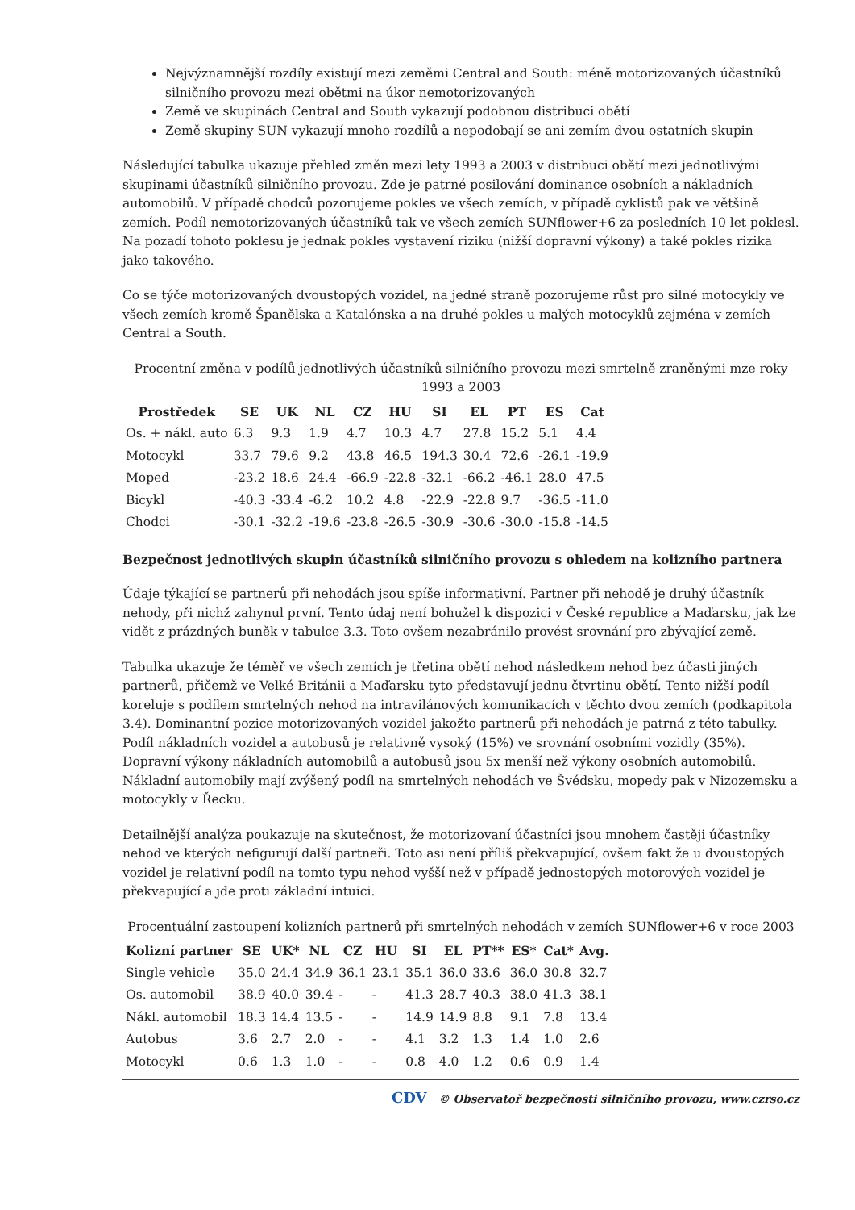Nejvýznamnější rozdíly existují mezi zeměmi Central and South: méně motorizovaných účastníků silničního provozu mezi obětmi na úkor nemotorizovaných
Země ve skupinách Central and South vykazují podobnou distribuci obětí
Země skupiny SUN vykazují mnoho rozdílů a nepodobají se ani zemím dvou ostatních skupin
Následující tabulka ukazuje přehled změn mezi lety 1993 a 2003 v distribuci obětí mezi jednotlivými skupinami účastníků silničního provozu. Zde je patrné posilování dominance osobních a nákladních automobilů. V případě chodců pozorujeme pokles ve všech zemích, v případě cyklistů pak ve většině zemích. Podíl nemotorizovaných účastníků tak ve všech zemích SUNflower+6 za posledních 10 let poklesl. Na pozadí tohoto poklesu je jednak pokles vystavení riziku (nižší dopravní výkony) a také pokles rizika jako takového.
Co se týče motorizovaných dvoustopých vozidel, na jedné straně pozorujeme růst pro silné motocykly ve všech zemích kromě Španělska a Katalónska a na druhé pokles u malých motocyklů zejména v zemích Central a South.
Procentní změna v podílů jednotlivých účastníků silničního provozu mezi smrtelně zraněnými mze roky 1993 a 2003
| Prostředek | SE | UK | NL | CZ | HU | SI | EL | PT | ES | Cat |
| --- | --- | --- | --- | --- | --- | --- | --- | --- | --- | --- |
| Os. + nákl. auto | 6.3 | 9.3 | 1.9 | 4.7 | 10.3 | 4.7 | 27.8 | 15.2 | 5.1 | 4.4 |
| Motocykl | 33.7 | 79.6 | 9.2 | 43.8 | 46.5 | 194.3 | 30.4 | 72.6 | -26.1 | -19.9 |
| Moped | -23.2 | 18.6 | 24.4 | -66.9 | -22.8 | -32.1 | -66.2 | -46.1 | 28.0 | 47.5 |
| Bicykl | -40.3 | -33.4 | -6.2 | 10.2 | 4.8 | -22.9 | -22.8 | 9.7 | -36.5 | -11.0 |
| Chodci | -30.1 | -32.2 | -19.6 | -23.8 | -26.5 | -30.9 | -30.6 | -30.0 | -15.8 | -14.5 |
Bezpečnost jednotlivých skupin účastníků silničního provozu s ohledem na kolizního partnera
Údaje týkající se partnerů při nehodách jsou spíše informativní. Partner při nehodě je druhý účastník nehody, při nichž zahynul první. Tento údaj není bohužel k dispozici v České republice a Maďarsku, jak lze vidět z prázdných buněk v tabulce 3.3. Toto ovšem nezabránilo provést srovnání pro zbývající země.
Tabulka ukazuje že téměř ve všech zemích je třetina obětí nehod následkem nehod bez účasti jiných partnerů, přičemž ve Velké Británii a Maďarsku tyto představují jednu čtvrtinu obětí. Tento nižší podíl koreluje s podílem smrtelných nehod na intravilánových komunikacích v těchto dvou zemích (podkapitola 3.4). Dominantní pozice motorizovaných vozidel jakožto partnerů při nehodách je patrná z této tabulky. Podíl nákladních vozidel a autobusů je relativně vysoký (15%) ve srovnání osobními vozidly (35%). Dopravní výkony nákladních automobilů a autobusů jsou 5x menší než výkony osobních automobilů. Nákladní automobily mají zvýšený podíl na smrtelných nehodách ve Švédsku, mopedy pak v Nizozemsku a motocykly v Řecku.
Detailnější analýza poukazuje na skutečnost, že motorizovaní účastníci jsou mnohem častěji účastníky nehod ve kterých nefigurují další partneři. Toto asi není příliš překvapující, ovšem fakt že u dvoustopých vozidel je relativní podíl na tomto typu nehod vyšší než v případě jednostopých motorových vozidel je překvapující a jde proti základní intuici.
Procentuální zastoupení kolizních partnerů při smrtelných nehodách v zemích SUNflower+6 v roce 2003
| Kolizní partner | SE | UK* | NL | CZ | HU | SI | EL | PT** | ES* | Cat* | Avg. |
| --- | --- | --- | --- | --- | --- | --- | --- | --- | --- | --- | --- |
| Single vehicle | 35.0 | 24.4 | 34.9 | 36.1 | 23.1 | 35.1 | 36.0 | 33.6 | 36.0 | 30.8 | 32.7 |
| Os. automobil | 38.9 | 40.0 | 39.4 | - | - | 41.3 | 28.7 | 40.3 | 38.0 | 41.3 | 38.1 |
| Nákl. automobil | 18.3 | 14.4 | 13.5 | - | - | 14.9 | 14.9 | 8.8 | 9.1 | 7.8 | 13.4 |
| Autobus | 3.6 | 2.7 | 2.0 | - | - | 4.1 | 3.2 | 1.3 | 1.4 | 1.0 | 2.6 |
| Motocykl | 0.6 | 1.3 | 1.0 | - | - | 0.8 | 4.0 | 1.2 | 0.6 | 0.9 | 1.4 |
CDV © Observatoř bezpečnosti silničního provozu, www.czrso.cz